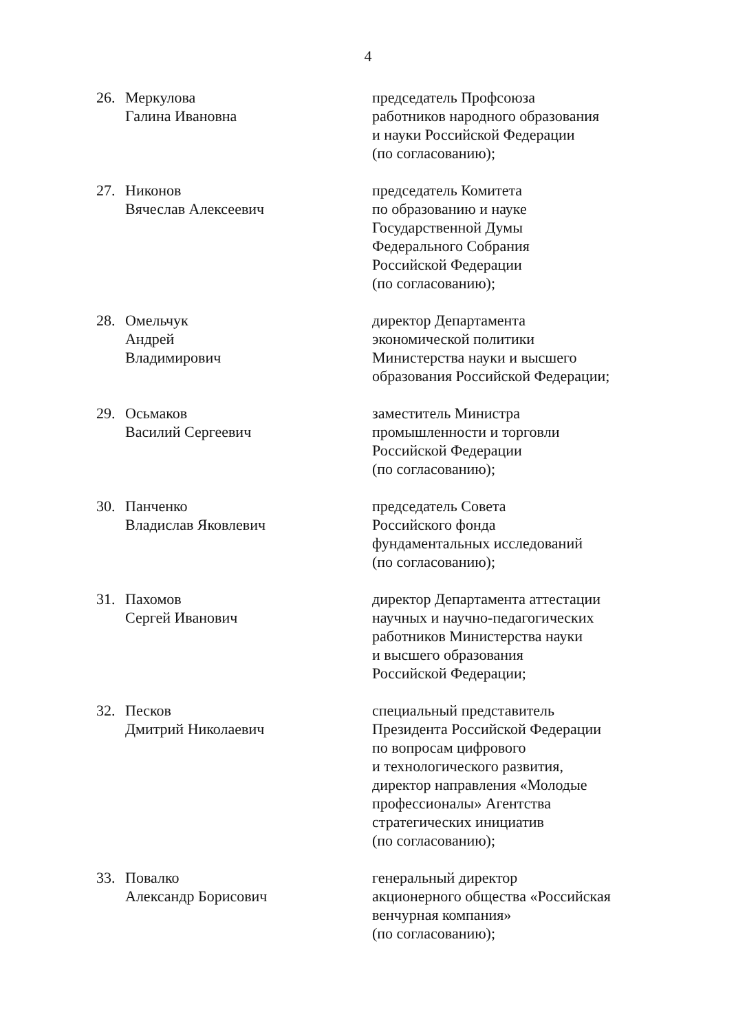4
26. Меркулова
Галина Ивановна
председатель Профсоюза
работников народного образования
и науки Российской Федерации
(по согласованию);
27. Никонов
Вячеслав Алексеевич
председатель Комитета
по образованию и науке
Государственной Думы
Федерального Собрания
Российской Федерации
(по согласованию);
28. Омельчук
Андрей Владимирович
директор Департамента
экономической политики
Министерства науки и высшего
образования Российской Федерации;
29. Осьмаков
Василий Сергеевич
заместитель Министра
промышленности и торговли
Российской Федерации
(по согласованию);
30. Панченко
Владислав Яковлевич
председатель Совета
Российского фонда
фундаментальных исследований
(по согласованию);
31. Пахомов
Сергей Иванович
директор Департамента аттестации
научных и научно-педагогических
работников Министерства науки
и высшего образования
Российской Федерации;
32. Песков
Дмитрий Николаевич
специальный представитель
Президента Российской Федерации
по вопросам цифрового
и технологического развития,
директор направления «Молодые
профессионалы» Агентства
стратегических инициатив
(по согласованию);
33. Повалко
Александр Борисович
генеральный директор
акционерного общества «Российская
венчурная компания»
(по согласованию);